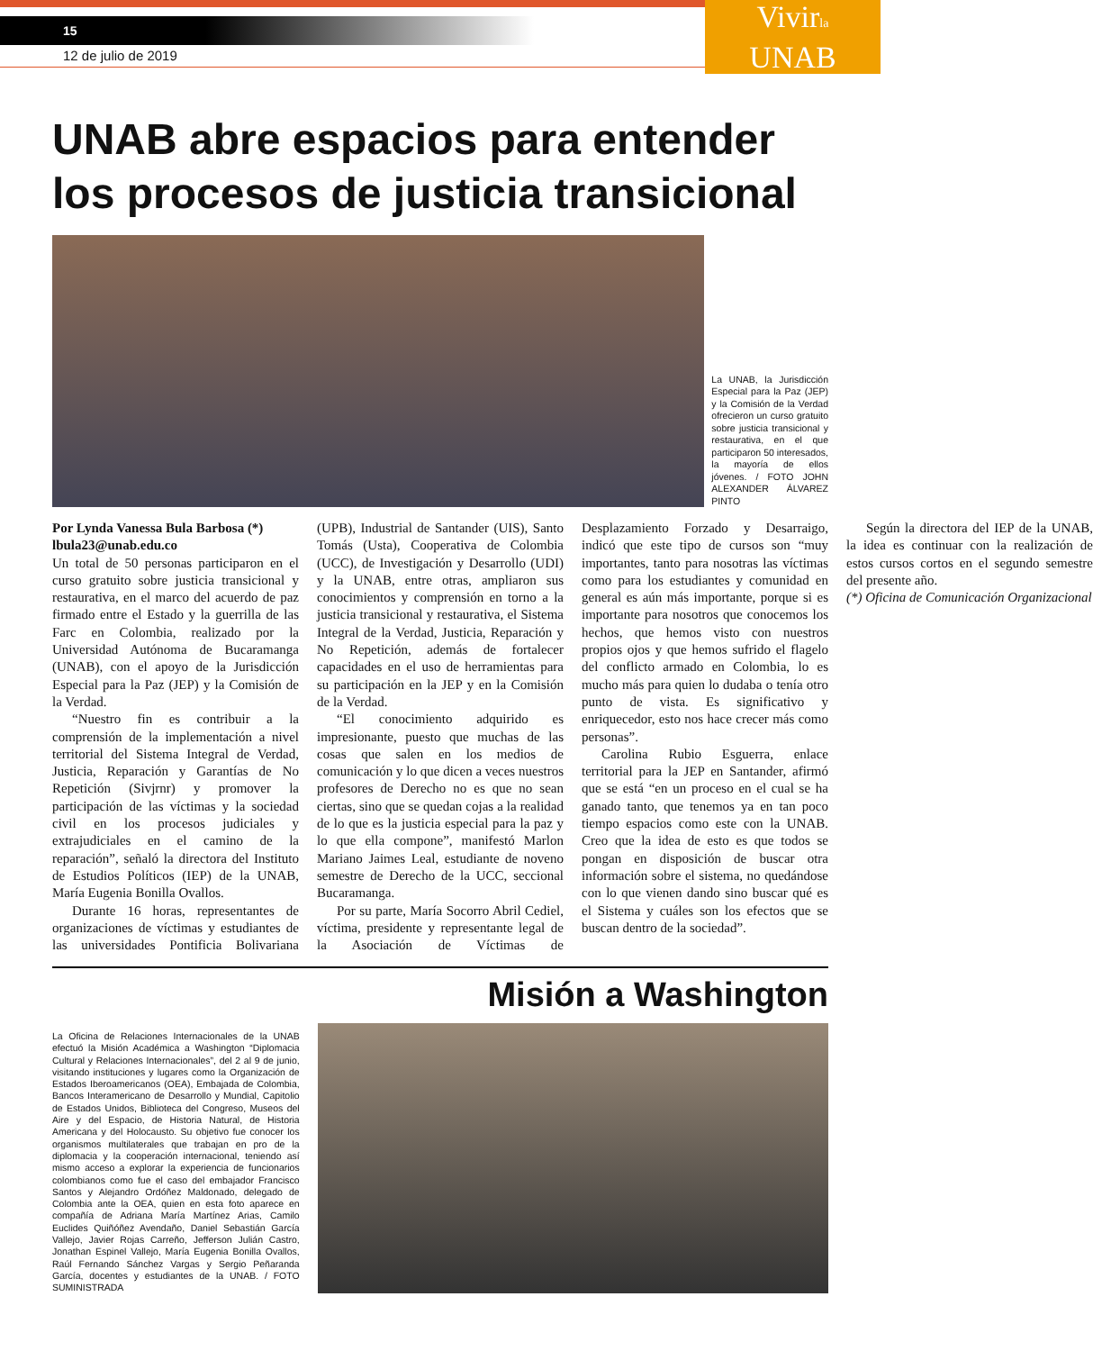Vivirla
UNAB
15
12 de julio de 2019
UNAB abre espacios para entender los procesos de justicia transicional
La UNAB, la Jurisdicción Especial para la Paz (JEP) y la Comisión de la Verdad ofrecieron un curso gratuito sobre justicia transicional y restaurativa, en el que participaron 50 interesados, la mayoría de ellos jóvenes. / FOTO JOHN ALEXANDER ÁLVAREZ PINTO
Por Lynda Vanessa Bula Barbosa (*)
lbula23@unab.edu.co
Un total de 50 personas participaron en el curso gratuito sobre justicia transicional y restaurativa, en el marco del acuerdo de paz firmado entre el Estado y la guerrilla de las Farc en Colombia, realizado por la Universidad Autónoma de Bucaramanga (UNAB), con el apoyo de la Jurisdicción Especial para la Paz (JEP) y la Comisión de la Verdad.
“Nuestro fin es contribuir a la comprensión de la implementación a nivel territorial del Sistema Integral de Verdad, Justicia, Reparación y Garantías de No Repetición (Sivjrnr) y promover la participación de las víctimas y la sociedad civil en los procesos judiciales y extrajudiciales en el camino de la reparación”, señaló la directora del Instituto de Estudios Políticos (IEP) de la UNAB, María Eugenia Bonilla Ovallos.
Durante 16 horas, representantes de organizaciones de víctimas y estudiantes de las universidades Pontificia Bolivariana (UPB), Industrial de Santander (UIS), Santo Tomás (Usta), Cooperativa de Colombia (UCC), de Investigación y Desarrollo (UDI) y la UNAB, entre otras, ampliaron sus conocimientos y comprensión en torno a la justicia transicional y restaurativa, el Sistema Integral de la Verdad, Justicia, Reparación y No Repetición, además de fortalecer capacidades en el uso de herramientas para su participación en la JEP y en la Comisión de la Verdad.
“El conocimiento adquirido es impresionante, puesto que muchas de las cosas que salen en los medios de comunicación y lo que dicen a veces nuestros profesores de Derecho no es que no sean ciertas, sino que se quedan cojas a la realidad de lo que es la justicia especial para la paz y lo que ella compone”, manifestó Marlon Mariano Jaimes Leal, estudiante de noveno semestre de Derecho de la UCC, seccional Bucaramanga.
Por su parte, María Socorro Abril Cediel, víctima, presidente y representante legal de la Asociación de Víctimas de Desplazamiento Forzado y Desarraigo, indicó que este tipo de cursos son “muy importantes, tanto para nosotras las víctimas como para los estudiantes y comunidad en general es aún más importante, porque si es importante para nosotros que conocemos los hechos, que hemos visto con nuestros propios ojos y que hemos sufrido el flagelo del conflicto armado en Colombia, lo es mucho más para quien lo dudaba o tenía otro punto de vista. Es significativo y enriquecedor, esto nos hace crecer más como personas”.
Carolina Rubio Esguerra, enlace territorial para la JEP en Santander, afirmó que se está “en un proceso en el cual se ha ganado tanto, que tenemos ya en tan poco tiempo espacios como este con la UNAB. Creo que la idea de esto es que todos se pongan en disposición de buscar otra información sobre el sistema, no quedándose con lo que vienen dando sino buscar qué es el Sistema y cuáles son los efectos que se buscan dentro de la sociedad”.
Según la directora del IEP de la UNAB, la idea es continuar con la realización de estos cursos cortos en el segundo semestre del presente año.
(*) Oficina de Comunicación Organizacional
Misión a Washington
La Oficina de Relaciones Internacionales de la UNAB efectuó la Misión Académica a Washington “Diplomacia Cultural y Relaciones Internacionales”, del 2 al 9 de junio, visitando instituciones y lugares como la Organización de Estados Iberoamericanos (OEA), Embajada de Colombia, Bancos Interamericano de Desarrollo y Mundial, Capitolio de Estados Unidos, Biblioteca del Congreso, Museos del Aire y del Espacio, de Historia Natural, de Historia Americana y del Holocausto. Su objetivo fue conocer los organismos multilaterales que trabajan en pro de la diplomacia y la cooperación internacional, teniendo así mismo acceso a explorar la experiencia de funcionarios colombianos como fue el caso del embajador Francisco Santos y Alejandro Ordóñez Maldonado, delegado de Colombia ante la OEA, quien en esta foto aparece en compañía de Adriana María Martínez Arias, Camilo Euclides Quiñóñez Avendaño, Daniel Sebastián García Vallejo, Javier Rojas Carreño, Jefferson Julián Castro, Jonathan Espinel Vallejo, María Eugenia Bonilla Ovallos, Raúl Fernando Sánchez Vargas y Sergio Peñaranda García, docentes y estudiantes de la UNAB. / FOTO SUMINISTRADA